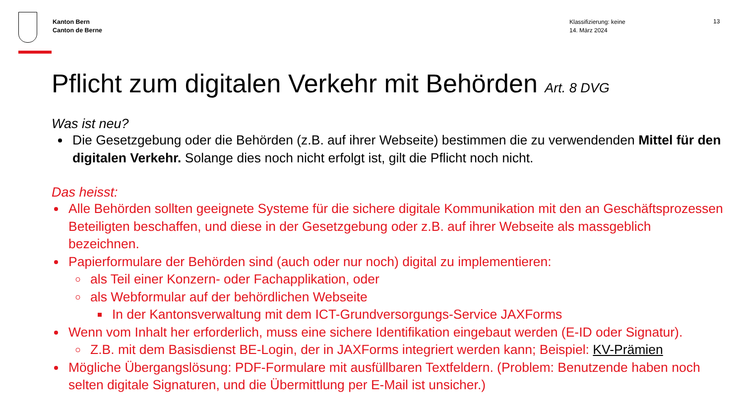Kanton Bern
Canton de Berne
Klassifizierung: keine
14. März 2024
13
Pflicht zum digitalen Verkehr mit Behörden Art. 8 DVG
Was ist neu?
Die Gesetzgebung oder die Behörden (z.B. auf ihrer Webseite) bestimmen die zu verwendenden Mittel für den digitalen Verkehr. Solange dies noch nicht erfolgt ist, gilt die Pflicht noch nicht.
Das heisst:
Alle Behörden sollten geeignete Systeme für die sichere digitale Kommunikation mit den an Geschäftsprozessen Beteiligten beschaffen, und diese in der Gesetzgebung oder z.B. auf ihrer Webseite als massgeblich bezeichnen.
Papierformulare der Behörden sind (auch oder nur noch) digital zu implementieren:
als Teil einer Konzern- oder Fachapplikation, oder
als Webformular auf der behördlichen Webseite
In der Kantonsverwaltung mit dem ICT-Grundversorgungs-Service JAXForms
Wenn vom Inhalt her erforderlich, muss eine sichere Identifikation eingebaut werden (E-ID oder Signatur).
Z.B. mit dem Basisdienst BE-Login, der in JAXForms integriert werden kann; Beispiel: KV-Prämien
Mögliche Übergangslösung: PDF-Formulare mit ausfüllbaren Textfeldern. (Problem: Benutzende haben noch selten digitale Signaturen, und die Übermittlung per E-Mail ist unsicher.)